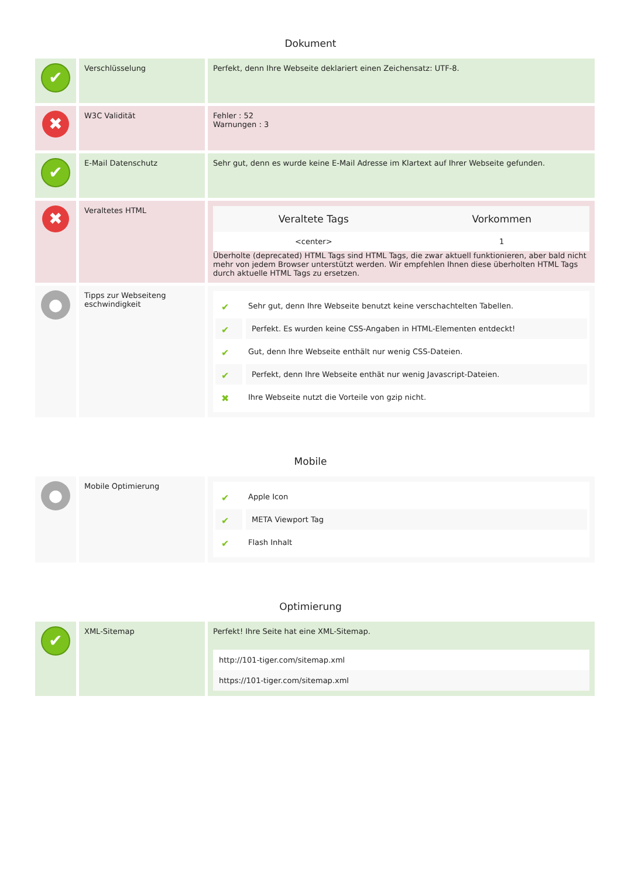Dokument
| ✔ | Verschlüsselung | Perfekt, denn Ihre Webseite deklariert einen Zeichensatz: UTF-8. |
| ✖ | W3C Validität | Fehler : 52 Warnungen : 3 |
| ✔ | E-Mail Datenschutz | Sehr gut, denn es wurde keine E-Mail Adresse im Klartext auf Ihrer Webseite gefunden. |
| ✖ | Veraltetes HTML | / Veraltete Tags / Vorkommen / / --- / --- / / <center> / 1 / Überholte (deprecated) HTML Tags sind HTML Tags, die zwar aktuell funktionieren, aber bald nicht mehr von jedem Browser unterstützt werden. Wir empfehlen Ihnen diese überholten HTML Tags durch aktuelle HTML Tags zu ersetzen. |
| ● | Tipps zur Webseiteng eschwindigkeit | ✔ Sehr gut, denn Ihre Webseite benutzt keine verschachtelten Tabellen. ✔ Perfekt. Es wurden keine CSS-Angaben in HTML-Elementen entdeckt! ✔ Gut, denn Ihre Webseite enthält nur wenig CSS-Dateien. ✔ Perfekt, denn Ihre Webseite enthät nur wenig Javascript-Dateien. ✖ Ihre Webseite nutzt die Vorteile von gzip nicht. |
Mobile
| ● | Mobile Optimierung | ✔ Apple Icon ✔ META Viewport Tag ✔ Flash Inhalt |
Optimierung
| ✔ | XML-Sitemap | Perfekt! Ihre Seite hat eine XML-Sitemap. http://101-tiger.com/sitemap.xml https://101-tiger.com/sitemap.xml |